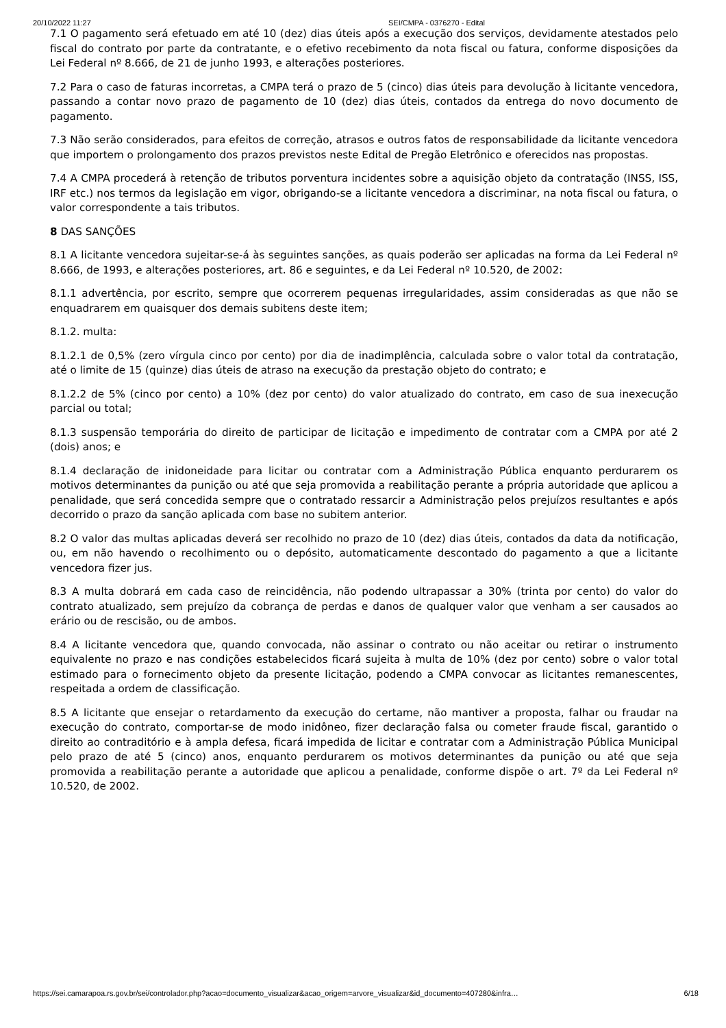20/10/2022 11:27 SEI/CMPA - 0376270 - Edital
7.1 O pagamento será efetuado em até 10 (dez) dias úteis após a execução dos serviços, devidamente atestados pelo fiscal do contrato por parte da contratante, e o efetivo recebimento da nota fiscal ou fatura, conforme disposições da Lei Federal nº 8.666, de 21 de junho 1993, e alterações posteriores.
7.2 Para o caso de faturas incorretas, a CMPA terá o prazo de 5 (cinco) dias úteis para devolução à licitante vencedora, passando a contar novo prazo de pagamento de 10 (dez) dias úteis, contados da entrega do novo documento de pagamento.
7.3 Não serão considerados, para efeitos de correção, atrasos e outros fatos de responsabilidade da licitante vencedora que importem o prolongamento dos prazos previstos neste Edital de Pregão Eletrônico e oferecidos nas propostas.
7.4 A CMPA procederá à retenção de tributos porventura incidentes sobre a aquisição objeto da contratação (INSS, ISS, IRF etc.) nos termos da legislação em vigor, obrigando-se a licitante vencedora a discriminar, na nota fiscal ou fatura, o valor correspondente a tais tributos.
8 DAS SANÇÕES
8.1 A licitante vencedora sujeitar-se-á às seguintes sanções, as quais poderão ser aplicadas na forma da Lei Federal nº 8.666, de 1993, e alterações posteriores, art. 86 e seguintes, e da Lei Federal nº 10.520, de 2002:
8.1.1 advertência, por escrito, sempre que ocorrerem pequenas irregularidades, assim consideradas as que não se enquadrarem em quaisquer dos demais subitens deste item;
8.1.2. multa:
8.1.2.1 de 0,5% (zero vírgula cinco por cento) por dia de inadimplência, calculada sobre o valor total da contratação, até o limite de 15 (quinze) dias úteis de atraso na execução da prestação objeto do contrato; e
8.1.2.2 de 5% (cinco por cento) a 10% (dez por cento) do valor atualizado do contrato, em caso de sua inexecução parcial ou total;
8.1.3 suspensão temporária do direito de participar de licitação e impedimento de contratar com a CMPA por até 2 (dois) anos; e
8.1.4 declaração de inidoneidade para licitar ou contratar com a Administração Pública enquanto perdurarem os motivos determinantes da punição ou até que seja promovida a reabilitação perante a própria autoridade que aplicou a penalidade, que será concedida sempre que o contratado ressarcir a Administração pelos prejuízos resultantes e após decorrido o prazo da sanção aplicada com base no subitem anterior.
8.2 O valor das multas aplicadas deverá ser recolhido no prazo de 10 (dez) dias úteis, contados da data da notificação, ou, em não havendo o recolhimento ou o depósito, automaticamente descontado do pagamento a que a licitante vencedora fizer jus.
8.3 A multa dobrará em cada caso de reincidência, não podendo ultrapassar a 30% (trinta por cento) do valor do contrato atualizado, sem prejuízo da cobrança de perdas e danos de qualquer valor que venham a ser causados ao erário ou de rescisão, ou de ambos.
8.4 A licitante vencedora que, quando convocada, não assinar o contrato ou não aceitar ou retirar o instrumento equivalente no prazo e nas condições estabelecidos ficará sujeita à multa de 10% (dez por cento) sobre o valor total estimado para o fornecimento objeto da presente licitação, podendo a CMPA convocar as licitantes remanescentes, respeitada a ordem de classificação.
8.5 A licitante que ensejar o retardamento da execução do certame, não mantiver a proposta, falhar ou fraudar na execução do contrato, comportar-se de modo inidôneo, fizer declaração falsa ou cometer fraude fiscal, garantido o direito ao contraditório e à ampla defesa, ficará impedida de licitar e contratar com a Administração Pública Municipal pelo prazo de até 5 (cinco) anos, enquanto perdurarem os motivos determinantes da punição ou até que seja promovida a reabilitação perante a autoridade que aplicou a penalidade, conforme dispõe o art. 7º da Lei Federal nº 10.520, de 2002.
https://sei.camarapoa.rs.gov.br/sei/controlador.php?acao=documento_visualizar&acao_origem=arvore_visualizar&id_documento=407280&infra… 6/18